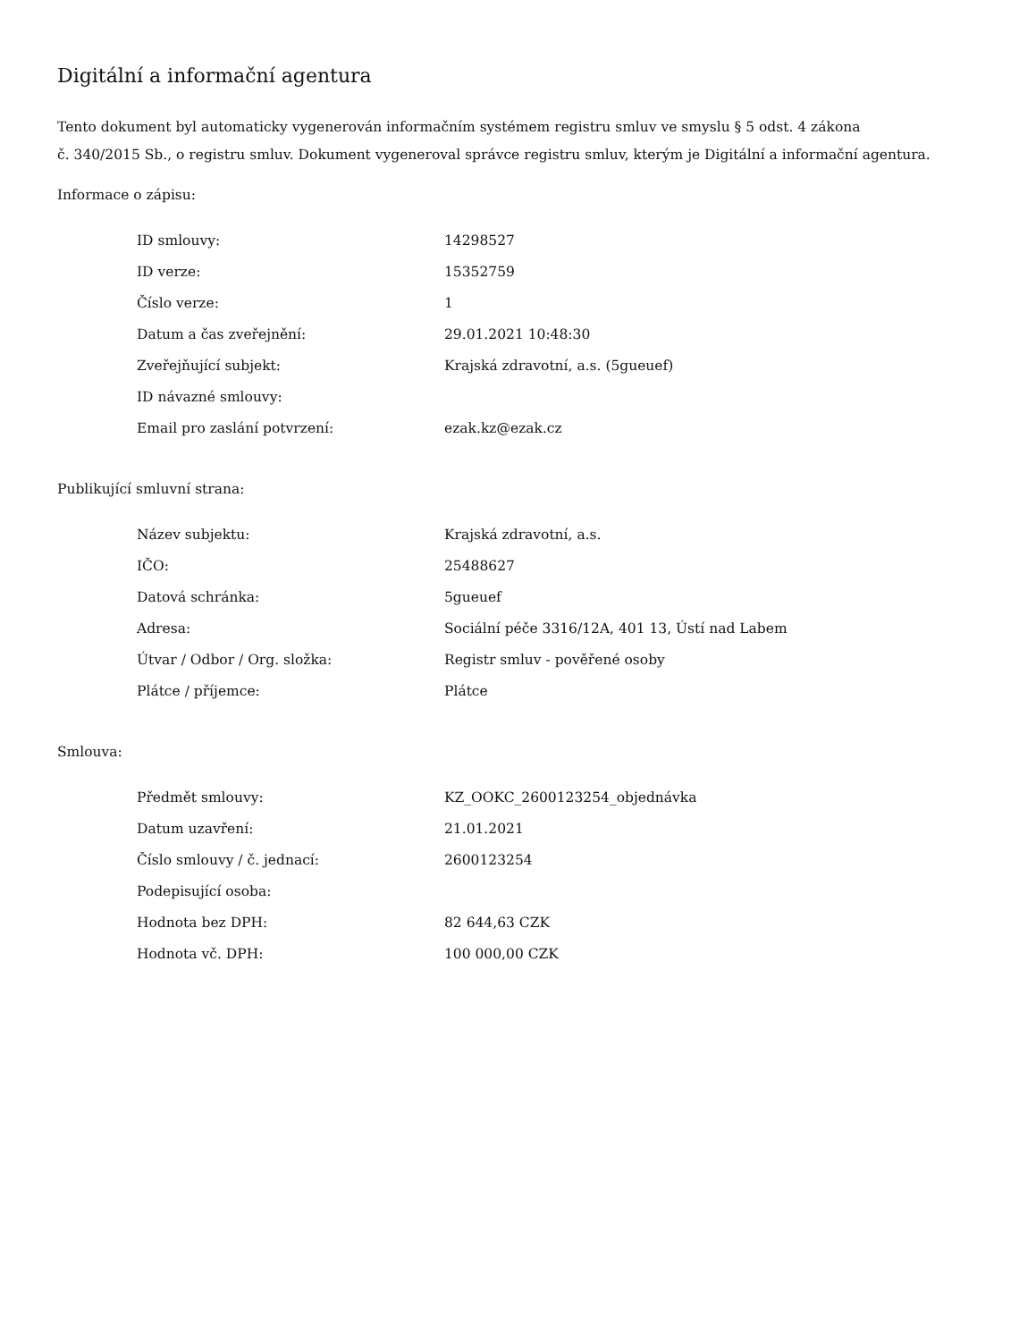Digitální a informační agentura
Tento dokument byl automaticky vygenerován informačním systémem registru smluv ve smyslu § 5 odst. 4 zákona
č. 340/2015 Sb., o registru smluv. Dokument vygeneroval správce registru smluv, kterým je Digitální a informační agentura.
Informace o zápisu:
| ID smlouvy: | 14298527 |
| ID verze: | 15352759 |
| Číslo verze: | 1 |
| Datum a čas zveřejnění: | 29.01.2021 10:48:30 |
| Zveřejňující subjekt: | Krajská zdravotní, a.s. (5gueuef) |
| ID návazné smlouvy: | |
| Email pro zaslání potvrzení: | ezak.kz@ezak.cz |
Publikující smluvní strana:
| Název subjektu: | Krajská zdravotní, a.s. |
| IČO: | 25488627 |
| Datová schránka: | 5gueuef |
| Adresa: | Sociální péče 3316/12A, 401 13, Ústí nad Labem |
| Útvar / Odbor / Org. složka: | Registr smluv - pověřené osoby |
| Plátce / příjemce: | Plátce |
Smlouva:
| Předmět smlouvy: | KZ_OOKC_2600123254_objednávka |
| Datum uzavření: | 21.01.2021 |
| Číslo smlouvy / č. jednací: | 2600123254 |
| Podepisující osoba: | |
| Hodnota bez DPH: | 82 644,63 CZK |
| Hodnota vč. DPH: | 100 000,00 CZK |